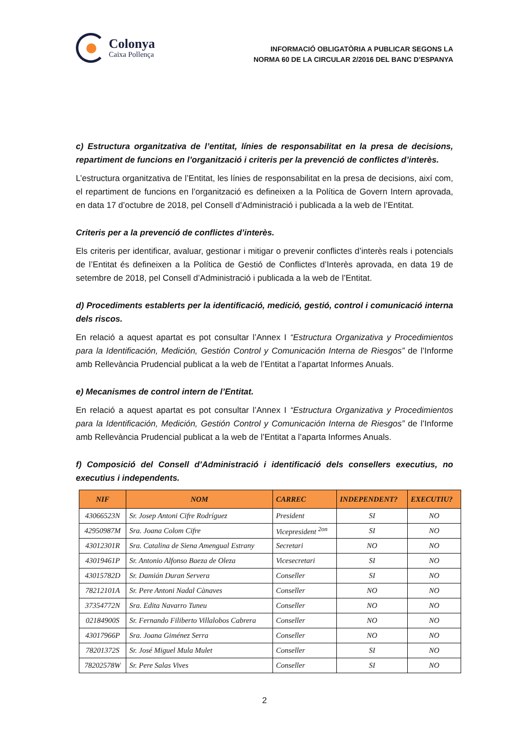Colonya
Caixa Pollença
INFORMACIÓ OBLIGATÒRIA A PUBLICAR SEGONS LA
NORMA 60 DE LA CIRCULAR 2/2016 DEL BANC D’ESPANYA
c) Estructura organitzativa de l’entitat, línies de responsabilitat en la presa de decisions, repartiment de funcions en l’organització i criteris per la prevenció de conflictes d’interès.
L’estructura organitzativa de l’Entitat, les línies de responsabilitat en la presa de decisions, així com, el repartiment de funcions en l’organització es defineixen a la Política de Govern Intern aprovada, en data 17 d’octubre de 2018, pel Consell d’Administració i publicada a la web de l’Entitat.
Criteris per a la prevenció de conflictes d’interès.
Els criteris per identificar, avaluar, gestionar i mitigar o prevenir conflictes d’interès reals i potencials de l’Entitat és defineixen a la Política de Gestió de Conflictes d’Interès aprovada, en data 19 de setembre de 2018, pel Consell d’Administració i publicada a la web de l’Entitat.
d) Procediments establerts per la identificació, medició, gestió, control i comunicació interna dels riscos.
En relació a aquest apartat es pot consultar l’Annex I “Estructura Organizativa y Procedimientos para la Identificación, Medición, Gestión Control y Comunicación Interna de Riesgos” de l’Informe amb Rellevància Prudencial publicat a la web de l’Entitat a l’apartat Informes Anuals.
e) Mecanismes de control intern de l’Entitat.
En relació a aquest apartat es pot consultar l’Annex I “Estructura Organizativa y Procedimientos para la Identificación, Medición, Gestión Control y Comunicación Interna de Riesgos” de l’Informe amb Rellevància Prudencial publicat a la web de l’Entitat a l’aparta Informes Anuals.
f) Composició del Consell d’Administració i identificació dels consellers executius, no executius i independents.
| NIF | NOM | CARREC | INDEPENDENT? | EXECUTIU? |
| --- | --- | --- | --- | --- |
| 43066523N | Sr. Josep Antoni Cifre Rodríguez | President | SI | NO |
| 42950987M | Sra. Joana Colom Cifre | Vicepresident <sup>2on</sup> | SI | NO |
| 43012301R | Sra. Catalina de Siena Amengual Estrany | Secretari | NO | NO |
| 43019461P | Sr. Antonio Alfonso Baeza de Oleza | Vicesecretari | SI | NO |
| 43015782D | Sr. Damián Duran Servera | Conseller | SI | NO |
| 78212101A | Sr. Pere Antoni Nadal Cànaves | Conseller | NO | NO |
| 37354772N | Sra. Edita Navarro Tuneu | Conseller | NO | NO |
| 02184900S | Sr. Fernando Filiberto Villalobos Cabrera | Conseller | NO | NO |
| 43017966P | Sra. Joana Giménez Serra | Conseller | NO | NO |
| 78201372S | Sr. José Miguel Mula Mulet | Conseller | SI | NO |
| 78202578W | Sr. Pere Salas Vives | Conseller | SI | NO |
2